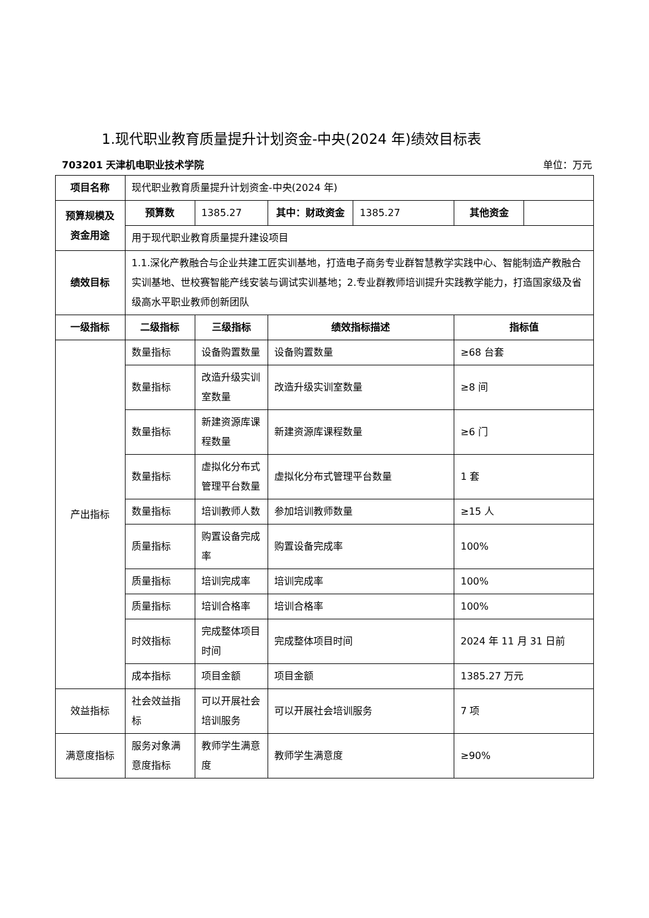1.现代职业教育质量提升计划资金-中央(2024 年)绩效目标表
703201 天津机电职业技术学院 单位：万元
| 项目名称 | 现代职业教育质量提升计划资金-中央(2024 年) | | | | | |
| 预算规模及资金用途 | 预算数 | 1385.27 | 其中：财政资金 | 1385.27 | 其他资金 | |
| | 用于现代职业教育质量提升建设项目 | | | | | |
| 绩效目标 | 1.1.深化产教融合与企业共建工匠实训基地，打造电子商务专业群智慧教学实践中心、智能制造产教融合实训基地、世校赛智能产线安装与调试实训基地；2.专业群教师培训提升实践教学能力，打造国家级及省级高水平职业教师创新团队 | | | | | |
| 一级指标 | 二级指标 | 三级指标 | 绩效指标描述 | | 指标值 | |
| 产出指标 | 数量指标 | 设备购置数量 | 设备购置数量 | | ≥68 台套 | |
| | 数量指标 | 改造升级实训室数量 | 改造升级实训室数量 | | ≥8 间 | |
| | 数量指标 | 新建资源库课程数量 | 新建资源库课程数量 | | ≥6 门 | |
| | 数量指标 | 虚拟化分布式管理平台数量 | 虚拟化分布式管理平台数量 | | 1 套 | |
| | 数量指标 | 培训教师人数 | 参加培训教师数量 | | ≥15 人 | |
| | 质量指标 | 购置设备完成率 | 购置设备完成率 | | 100% | |
| | 质量指标 | 培训完成率 | 培训完成率 | | 100% | |
| | 质量指标 | 培训合格率 | 培训合格率 | | 100% | |
| | 时效指标 | 完成整体项目时间 | 完成整体项目时间 | | 2024 年 11 月 31 日前 | |
| | 成本指标 | 项目金额 | 项目金额 | | 1385.27 万元 | |
| 效益指标 | 社会效益指标 | 可以开展社会培训服务 | 可以开展社会培训服务 | | 7 项 | |
| 满意度指标 | 服务对象满意度指标 | 教师学生满意度 | 教师学生满意度 | | ≥90% | |